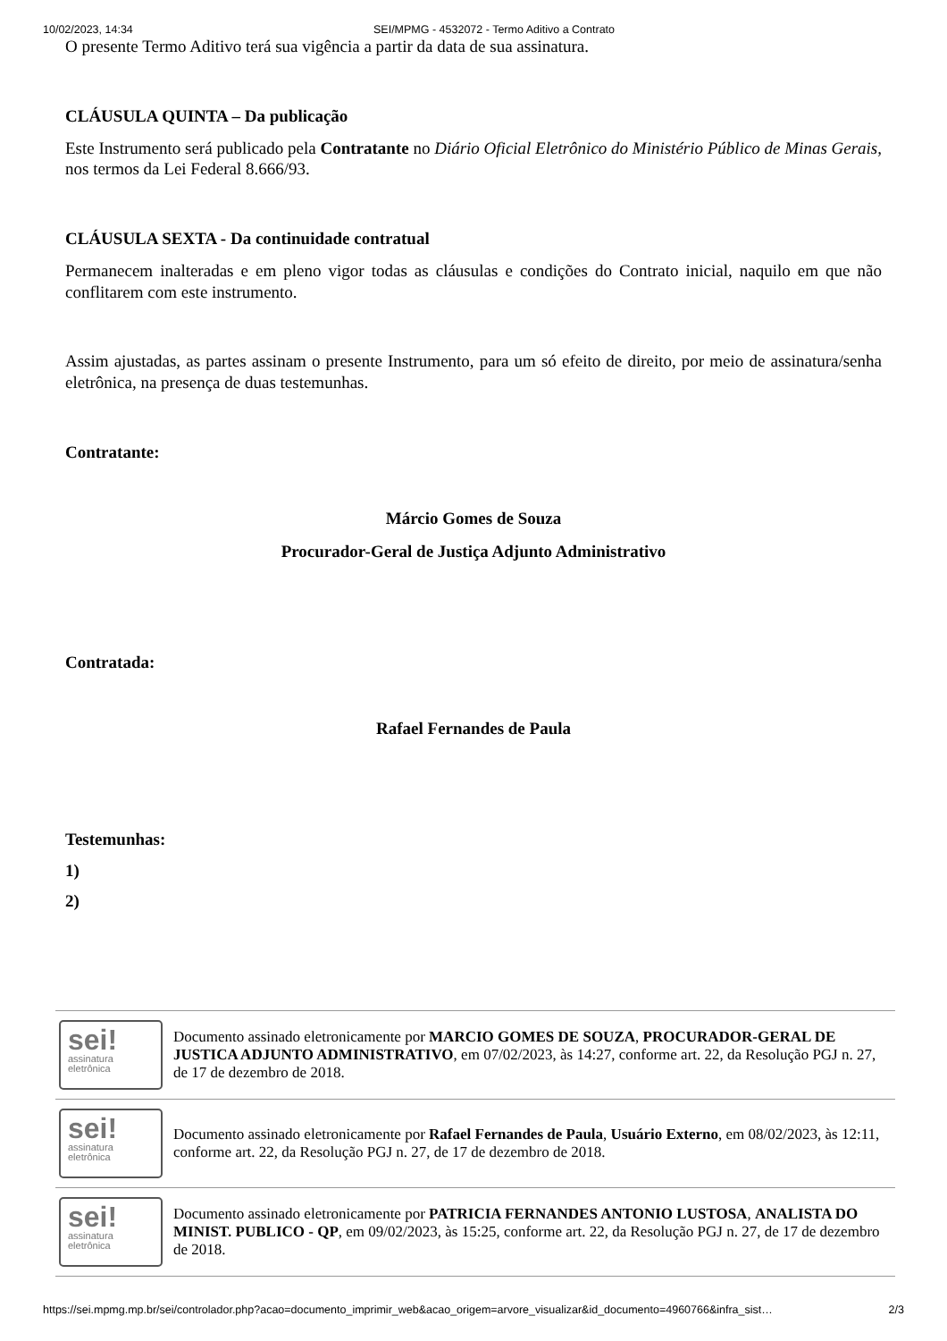10/02/2023, 14:34 SEI/MPMG - 4532072 - Termo Aditivo a Contrato
O presente Termo Aditivo terá sua vigência a partir da data de sua assinatura.
CLÁUSULA QUINTA – Da publicação
Este Instrumento será publicado pela Contratante no Diário Oficial Eletrônico do Ministério Público de Minas Gerais, nos termos da Lei Federal 8.666/93.
CLÁUSULA SEXTA - Da continuidade contratual
Permanecem inalteradas e em pleno vigor todas as cláusulas e condições do Contrato inicial, naquilo em que não conflitarem com este instrumento.
Assim ajustadas, as partes assinam o presente Instrumento, para um só efeito de direito, por meio de assinatura/senha eletrônica, na presença de duas testemunhas.
Contratante:
Márcio Gomes de Souza
Procurador-Geral de Justiça Adjunto Administrativo
Contratada:
Rafael Fernandes de Paula
Testemunhas:
1)
2)
| sei! assinatura eletrônica | Documento assinado eletronicamente por MARCIO GOMES DE SOUZA , PROCURADOR-GERAL DE JUSTICA ADJUNTO ADMINISTRATIVO , em 07/02/2023, às 14:27, conforme art. 22, da Resolução PGJ n. 27, de 17 de dezembro de 2018. |
| sei! assinatura eletrônica | Documento assinado eletronicamente por Rafael Fernandes de Paula , Usuário Externo , em 08/02/2023, às 12:11, conforme art. 22, da Resolução PGJ n. 27, de 17 de dezembro de 2018. |
| sei! assinatura eletrônica | Documento assinado eletronicamente por PATRICIA FERNANDES ANTONIO LUSTOSA , ANALISTA DO MINIST. PUBLICO - QP , em 09/02/2023, às 15:25, conforme art. 22, da Resolução PGJ n. 27, de 17 de dezembro de 2018. |
https://sei.mpmg.mp.br/sei/controlador.php?acao=documento_imprimir_web&acao_origem=arvore_visualizar&id_documento=4960766&infra_sist… 2/3